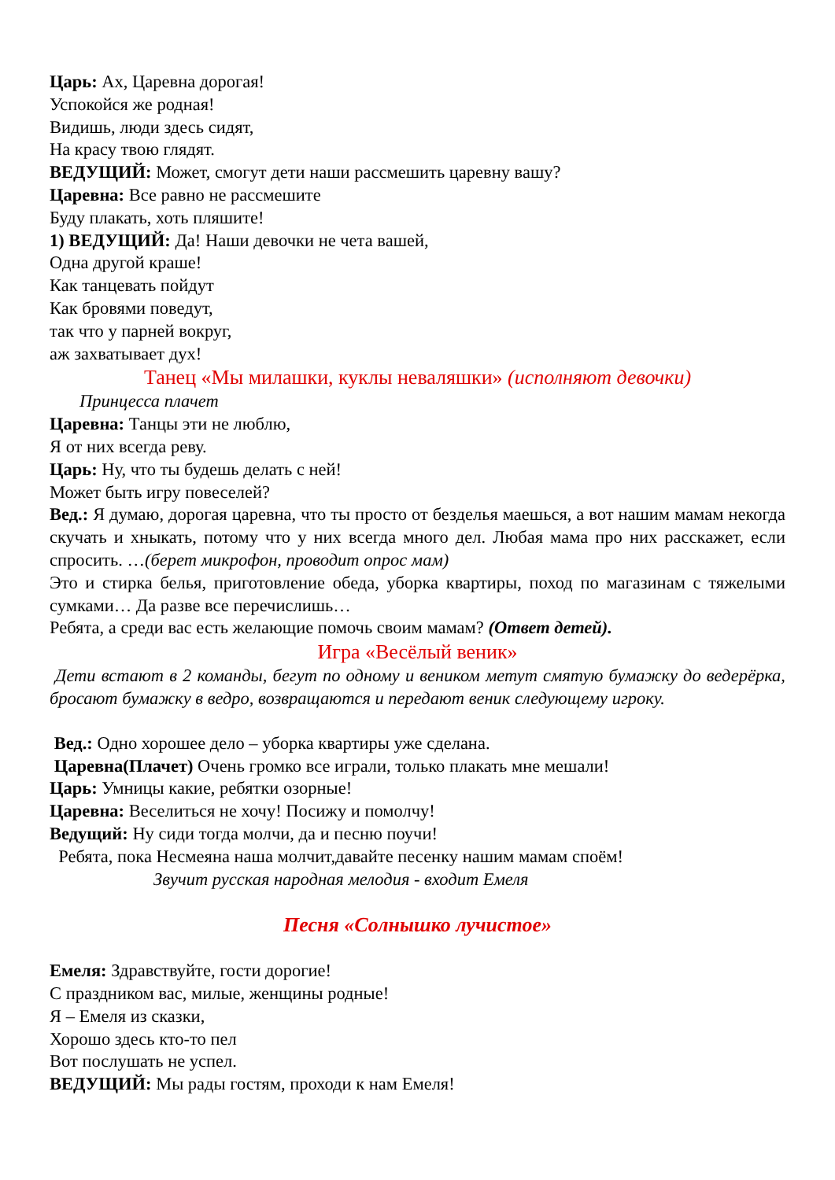Царь: Ах, Царевна дорогая!
Успокойся же родная!
Видишь, люди здесь сидят,
На красу твою глядят.
ВЕДУЩИЙ: Может, смогут дети наши рассмешить царевну вашу?
Царевна: Все равно не рассмешите
Буду плакать, хоть пляшите!
1) ВЕДУЩИЙ: Да! Наши девочки не чета вашей,
Одна другой краше!
Как танцевать пойдут
Как бровями поведут,
так что у парней вокруг,
аж захватывает дух!
Танец «Мы милашки, куклы неваляшки» (исполняют девочки)
Принцесса плачет
Царевна: Танцы эти не люблю,
Я от них всегда реву.
Царь: Ну, что ты будешь делать с ней!
Может быть игру повеселей?
Вед.: Я думаю, дорогая царевна, что ты просто от безделья маешься, а вот нашим мамам некогда скучать и хныкать, потому что у них всегда много дел. Любая мама про них расскажет, если спросить. …(берет микрофон, проводит опрос мам)
Это и стирка белья, приготовление обеда, уборка квартиры, поход по магазинам с тяжелыми сумками… Да разве все перечислишь…
Ребята, а среди вас есть желающие помочь своим мамам? (Ответ детей).
Игра «Весёлый веник»
Дети встают в 2 команды, бегут по одному и веником метут смятую бумажку до ведерёрка, бросают бумажку в ведро, возвращаются и передают веник следующему игроку.
Вед.: Одно хорошее дело – уборка квартиры уже сделана.
Царевна(Плачет) Очень громко все играли, только плакать мне мешали!
Царь: Умницы какие, ребятки озорные!
Царевна: Веселиться не хочу! Посижу и помолчу!
Ведущий: Ну сиди тогда молчи, да и песню поучи!
Ребята, пока Несмеяна наша молчит,давайте песенку нашим мамам споём!
Звучит русская народная мелодия - входит Емеля
Песня «Солнышко лучистое»
Емеля: Здравствуйте, гости дорогие!
С праздником вас, милые, женщины родные!
Я – Емеля из сказки,
Хорошо здесь кто-то пел
Вот послушать не успел.
ВЕДУЩИЙ: Мы рады гостям, проходи к нам Емеля!